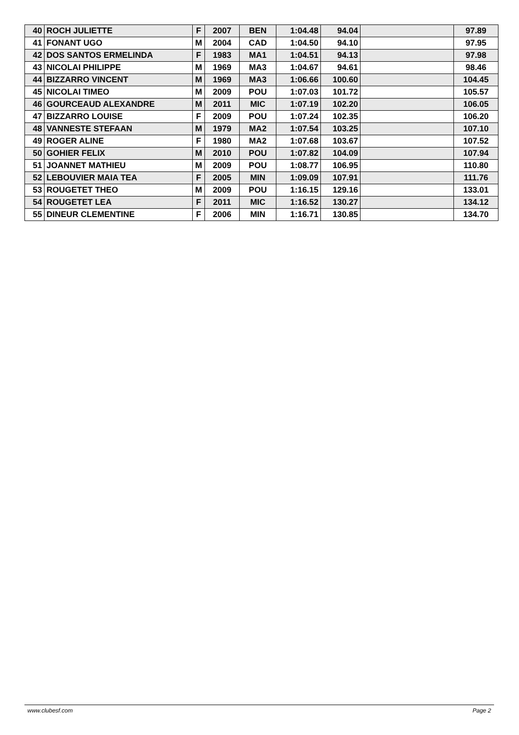| 40 | ROCH JULIETTE | F | 2007 | BEN | 1:04.48 | 94.04 | | 97.89 |
| 41 | FONANT UGO | M | 2004 | CAD | 1:04.50 | 94.10 | | 97.95 |
| 42 | DOS SANTOS ERMELINDA | F | 1983 | MA1 | 1:04.51 | 94.13 | | 97.98 |
| 43 | NICOLAI PHILIPPE | M | 1969 | MA3 | 1:04.67 | 94.61 | | 98.46 |
| 44 | BIZZARRO VINCENT | M | 1969 | MA3 | 1:06.66 | 100.60 | | 104.45 |
| 45 | NICOLAI TIMEO | M | 2009 | POU | 1:07.03 | 101.72 | | 105.57 |
| 46 | GOURCEAUD ALEXANDRE | M | 2011 | MIC | 1:07.19 | 102.20 | | 106.05 |
| 47 | BIZZARRO LOUISE | F | 2009 | POU | 1:07.24 | 102.35 | | 106.20 |
| 48 | VANNESTE STEFAAN | M | 1979 | MA2 | 1:07.54 | 103.25 | | 107.10 |
| 49 | ROGER ALINE | F | 1980 | MA2 | 1:07.68 | 103.67 | | 107.52 |
| 50 | GOHIER FELIX | M | 2010 | POU | 1:07.82 | 104.09 | | 107.94 |
| 51 | JOANNET MATHIEU | M | 2009 | POU | 1:08.77 | 106.95 | | 110.80 |
| 52 | LEBOUVIER MAIA TEA | F | 2005 | MIN | 1:09.09 | 107.91 | | 111.76 |
| 53 | ROUGETET THEO | M | 2009 | POU | 1:16.15 | 129.16 | | 133.01 |
| 54 | ROUGETET LEA | F | 2011 | MIC | 1:16.52 | 130.27 | | 134.12 |
| 55 | DINEUR CLEMENTINE | F | 2006 | MIN | 1:16.71 | 130.85 | | 134.70 |
www.clubesf.com Page 2